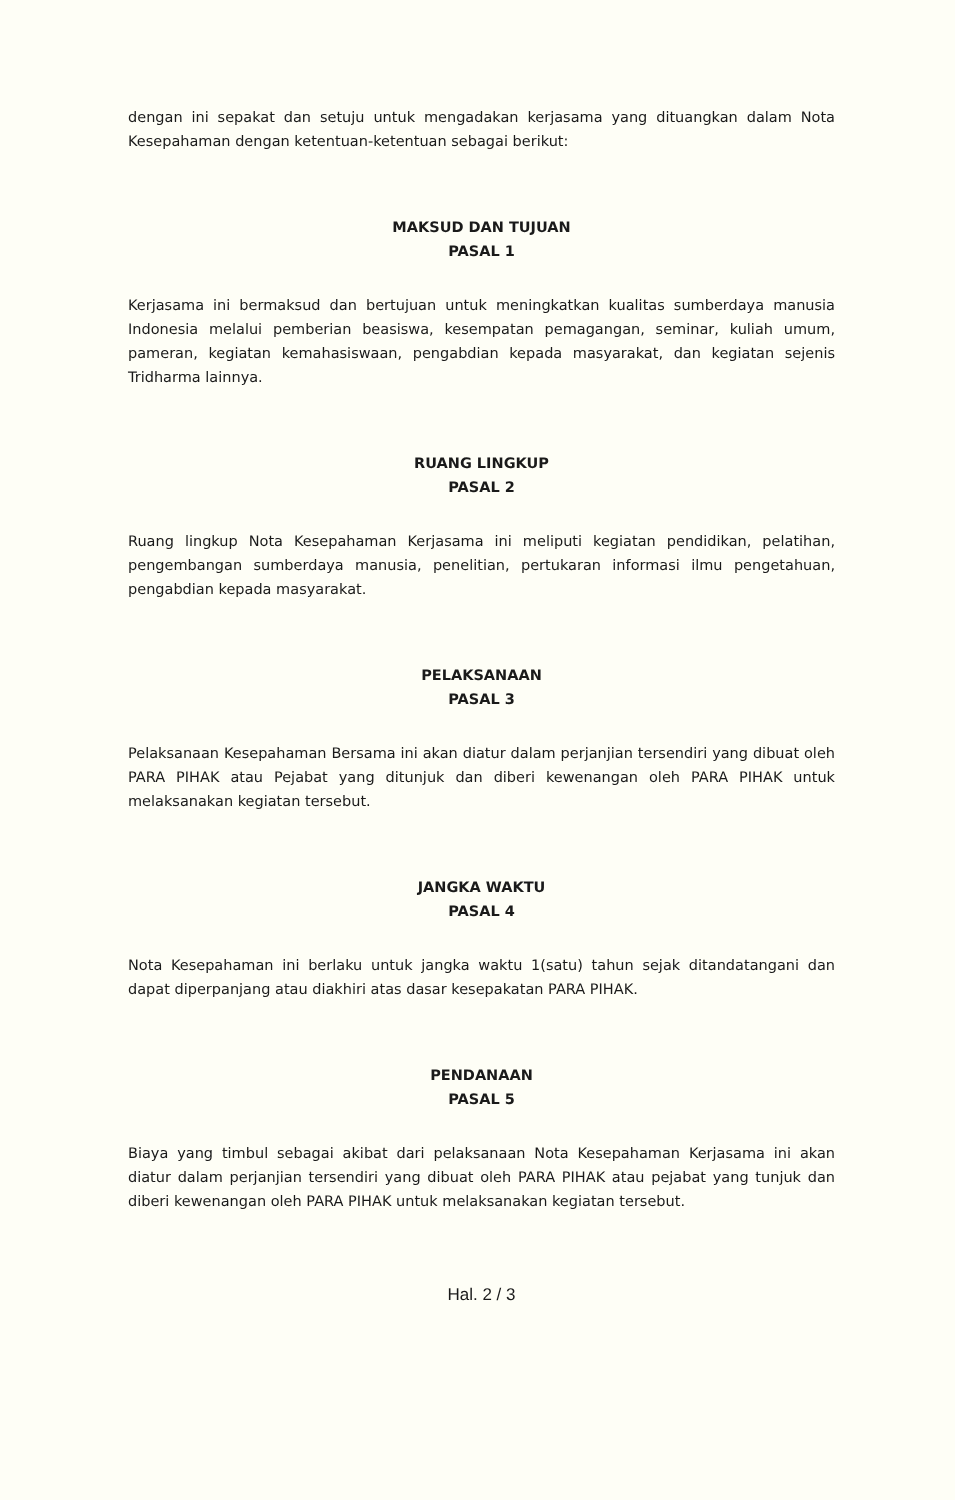dengan ini sepakat dan setuju untuk mengadakan kerjasama yang dituangkan dalam Nota Kesepahaman dengan ketentuan-ketentuan sebagai berikut:
MAKSUD DAN TUJUAN
PASAL 1
Kerjasama ini bermaksud dan bertujuan untuk meningkatkan kualitas sumberdaya manusia Indonesia melalui pemberian beasiswa, kesempatan pemagangan, seminar, kuliah umum, pameran, kegiatan kemahasiswaan, pengabdian kepada masyarakat, dan kegiatan sejenis Tridharma lainnya.
RUANG LINGKUP
PASAL 2
Ruang lingkup Nota Kesepahaman Kerjasama ini meliputi kegiatan pendidikan, pelatihan, pengembangan sumberdaya manusia, penelitian, pertukaran informasi ilmu pengetahuan, pengabdian kepada masyarakat.
PELAKSANAAN
PASAL 3
Pelaksanaan Kesepahaman Bersama ini akan diatur dalam perjanjian tersendiri yang dibuat oleh PARA PIHAK atau Pejabat yang ditunjuk dan diberi kewenangan oleh PARA PIHAK untuk melaksanakan kegiatan tersebut.
JANGKA WAKTU
PASAL 4
Nota Kesepahaman ini berlaku untuk jangka waktu 1(satu) tahun sejak ditandatangani dan dapat diperpanjang atau diakhiri atas dasar kesepakatan PARA PIHAK.
PENDANAAN
PASAL 5
Biaya yang timbul sebagai akibat dari pelaksanaan Nota Kesepahaman Kerjasama ini akan diatur dalam perjanjian tersendiri yang dibuat oleh PARA PIHAK atau pejabat yang tunjuk dan diberi kewenangan oleh PARA PIHAK untuk melaksanakan kegiatan tersebut.
Hal. 2 / 3